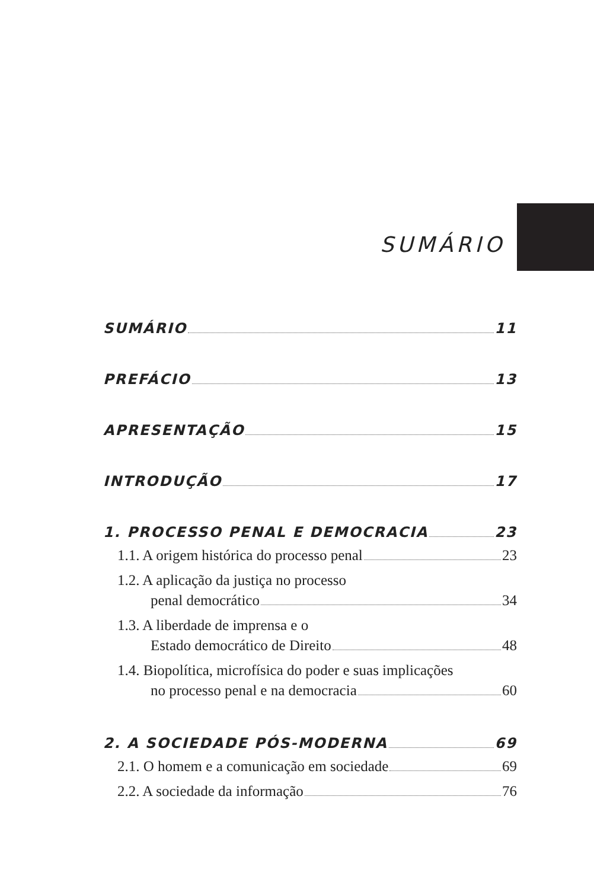SUMÁRIO
SUMÁRIO 11
PREFÁCIO 13
APRESENTAÇÃO 15
INTRODUÇÃO 17
1. PROCESSO PENAL E DEMOCRACIA 23
1.1. A origem histórica do processo penal 23
1.2. A aplicação da justiça no processo
penal democrático 34
1.3. A liberdade de imprensa e o
Estado democrático de Direito 48
1.4. Biopolítica, microfísica do poder e suas implicações
no processo penal e na democracia 60
2. A SOCIEDADE PÓS-MODERNA 69
2.1. O homem e a comunicação em sociedade 69
2.2. A sociedade da informação 76